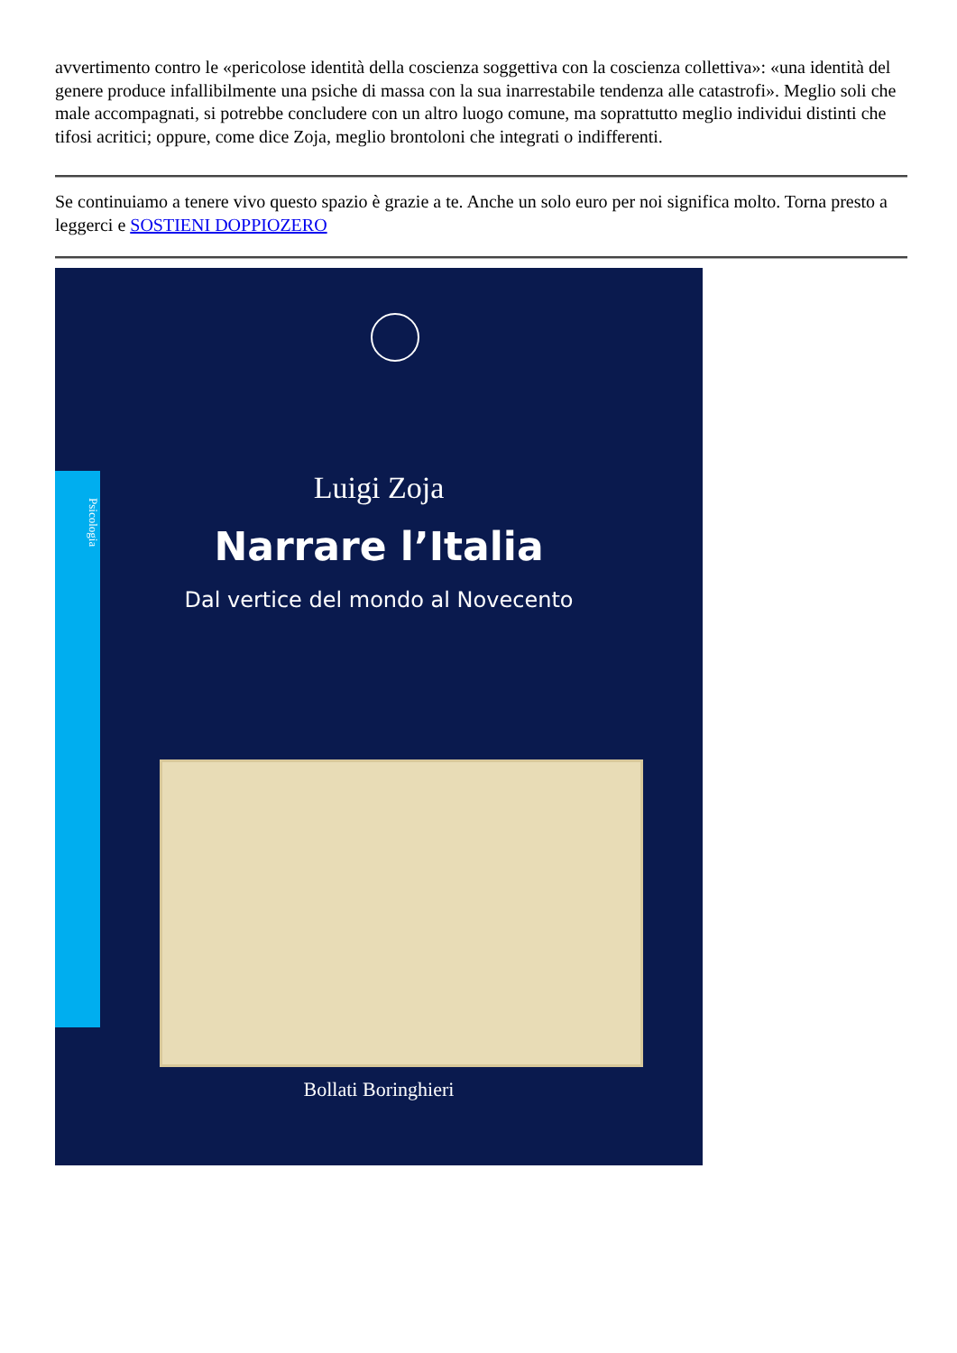avvertimento contro le «pericolose identità della coscienza soggettiva con la coscienza collettiva»: «una identità del genere produce infallibilmente una psiche di massa con la sua inarrestabile tendenza alle catastrofi». Meglio soli che male accompagnati, si potrebbe concludere con un altro luogo comune, ma soprattutto meglio individui distinti che tifosi acritici; oppure, come dice Zoja, meglio brontoloni che integrati o indifferenti.
Se continuiamo a tenere vivo questo spazio è grazie a te. Anche un solo euro per noi significa molto. Torna presto a leggerci e SOSTIENI DOPPIOZERO
Psicologia
Luigi Zoja
Narrare l’Italia
Dal vertice del mondo al Novecento
Bollati Boringhieri